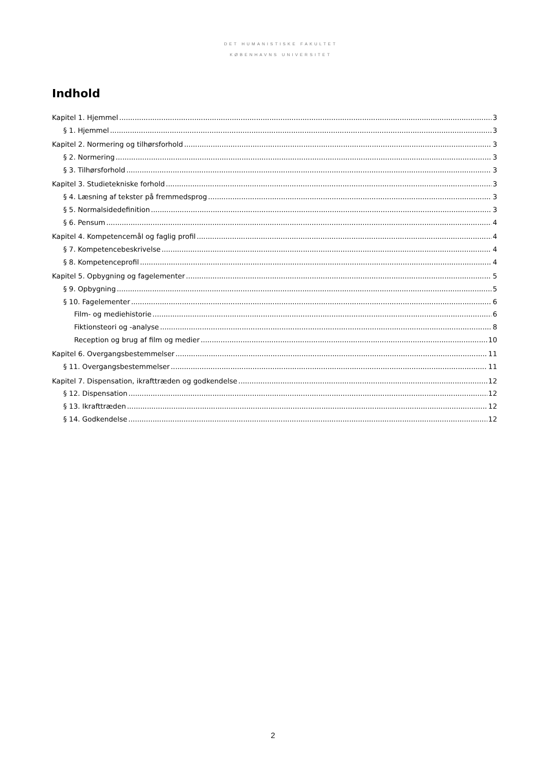DET HUMANISTISKE FAKULTET
KØBENHAVNS UNIVERSITET
Indhold
Kapitel 1. Hjemmel 3
§ 1. Hjemmel 3
Kapitel 2. Normering og tilhørsforhold 3
§ 2. Normering 3
§ 3. Tilhørsforhold 3
Kapitel 3. Studietekniske forhold 3
§ 4. Læsning af tekster på fremmedsprog 3
§ 5. Normalsidedefinition 3
§ 6. Pensum 4
Kapitel 4. Kompetencemål og faglig profil 4
§ 7. Kompetencebeskrivelse 4
§ 8. Kompetenceprofil 4
Kapitel 5. Opbygning og fagelementer 5
§ 9. Opbygning 5
§ 10. Fagelementer 6
Film- og mediehistorie 6
Fiktionsteori og -analyse 8
Reception og brug af film og medier 10
Kapitel 6. Overgangsbestemmelser 11
§ 11. Overgangsbestemmelser 11
Kapitel 7. Dispensation, ikrafttræden og godkendelse 12
§ 12. Dispensation 12
§ 13. Ikrafttræden 12
§ 14. Godkendelse 12
2